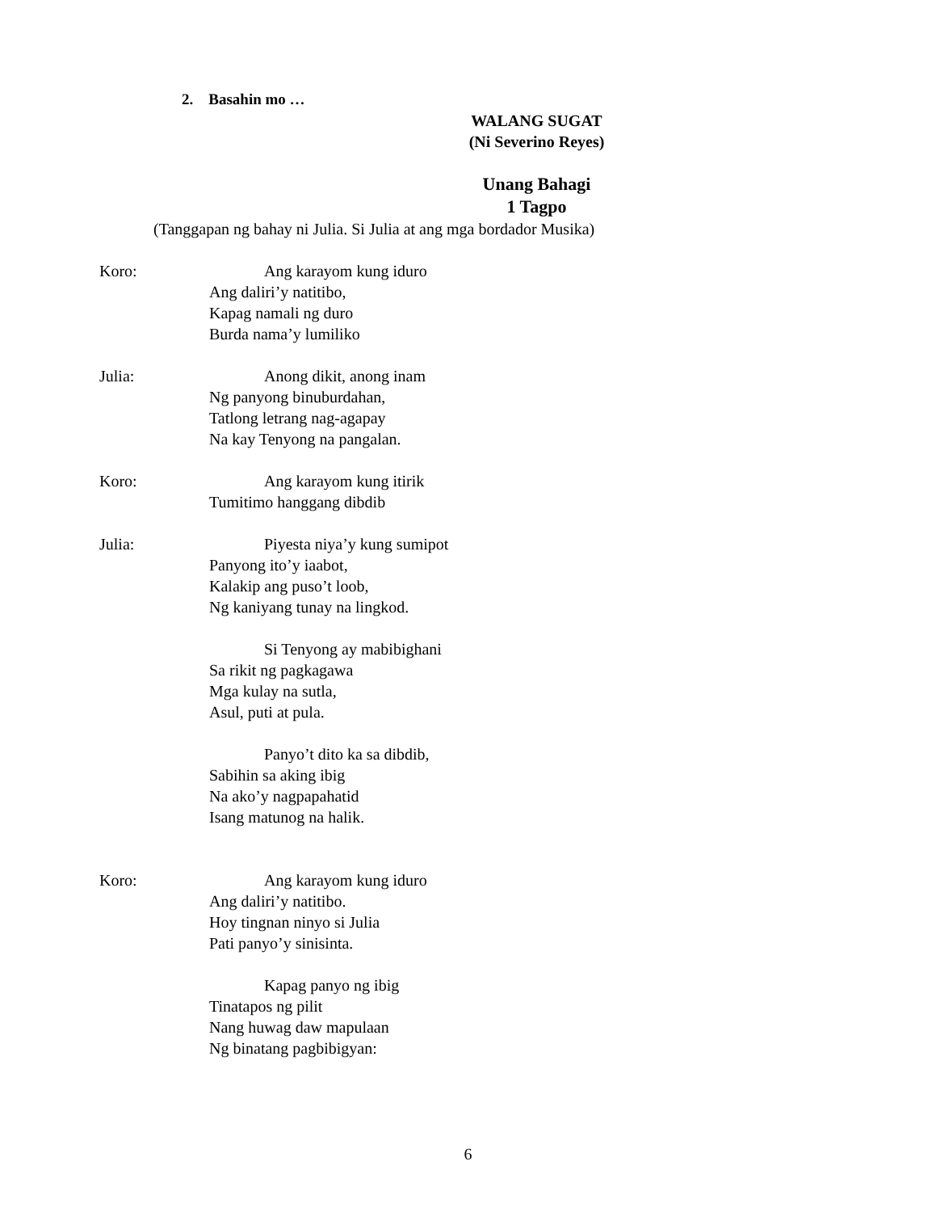2. Basahin mo …
WALANG SUGAT
(Ni Severino Reyes)
Unang Bahagi
1 Tagpo
(Tanggapan ng bahay ni Julia. Si Julia at ang mga bordador Musika)
Koro: Ang karayom kung iduro
Ang daliri’y natitibo,
Kapag namali ng duro
Burda nama’y lumiliko
Julia: Anong dikit, anong inam
Ng panyong binuburdahan,
Tatlong letrang nag-agapay
Na kay Tenyong na pangalan.
Koro: Ang karayom kung itirik
Tumitimo hanggang dibdib
Julia: Piyesta niya’y kung sumipot
Panyong ito’y iaabot,
Kalakip ang puso’t loob,
Ng kaniyang tunay na lingkod.
Si Tenyong ay mabibighani
Sa rikit ng pagkagawa
Mga kulay na sutla,
Asul, puti at pula.
Panyo’t dito ka sa dibdib,
Sabihin sa aking ibig
Na ako’y nagpapahatid
Isang matunog na halik.
Koro: Ang karayom kung iduro
Ang daliri’y natitibo.
Hoy tingnan ninyo si Julia
Pati panyo’y sinisinta.
Kapag panyo ng ibig
Tinatapos ng pilit
Nang huwag daw mapulaan
Ng binatang pagbibigyan:
6